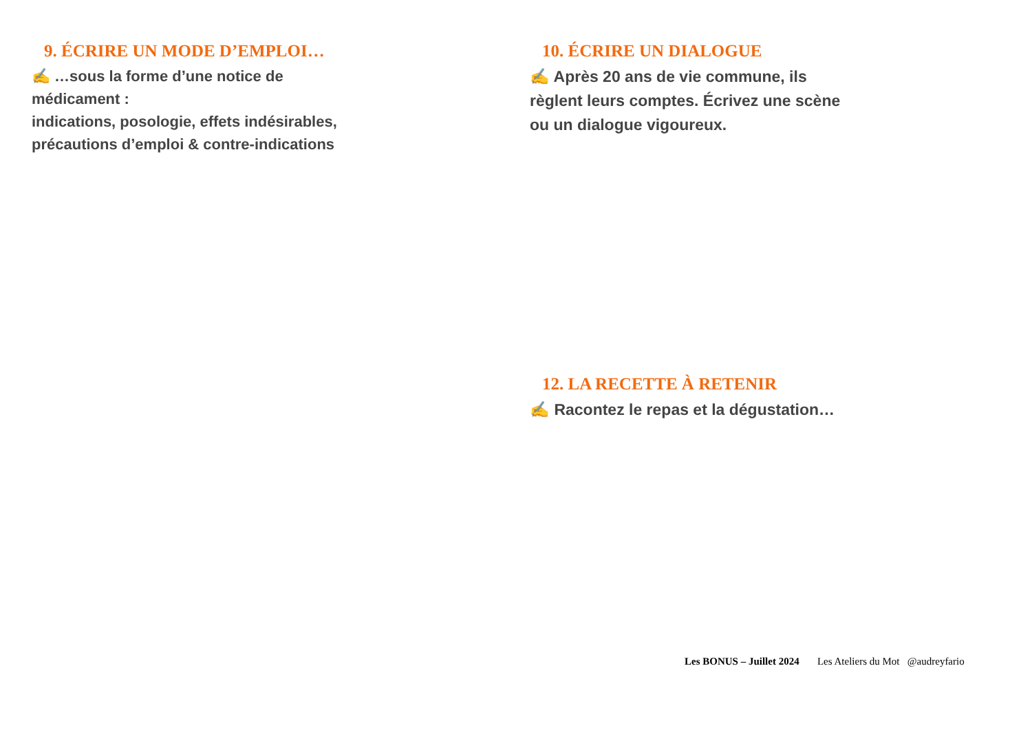9. ÉCRIRE UN MODE D’EMPLOI…
✍ …sous la forme d’une notice de médicament :
indications, posologie, effets indésirables, précautions d’emploi & contre-indications
10. ÉCRIRE UN DIALOGUE
✍ Après 20 ans de vie commune, ils règlent leurs comptes. Écrivez une scène ou un dialogue vigoureux.
12. LA RECETTE À RETENIR
✍ Racontez le repas et la dégustation…
Les BONUS – Juillet 2024 Les Ateliers du Mot @audreyfario